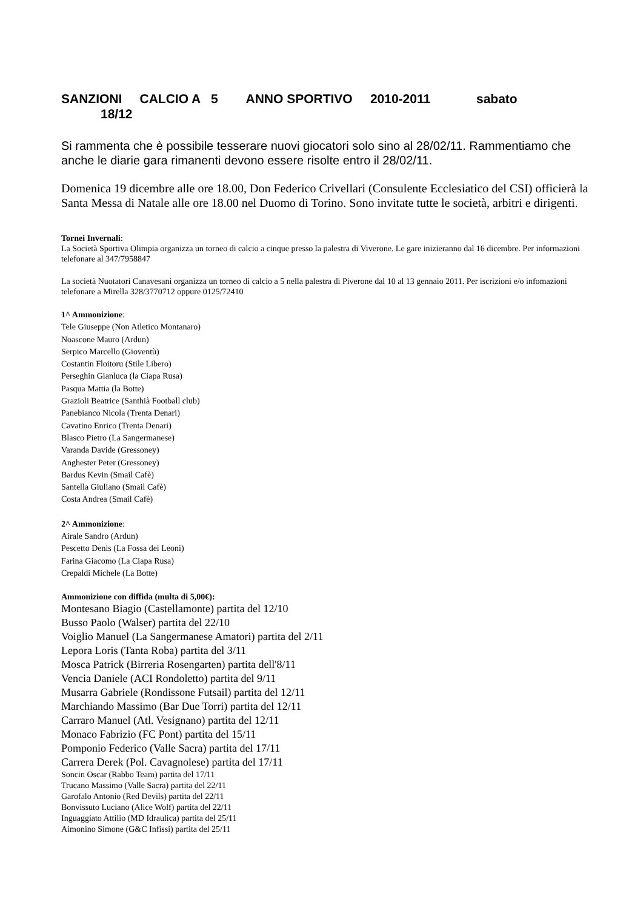SANZIONI CALCIO A 5 ANNO SPORTIVO 2010-2011 sabato
18/12
Si rammenta che è possibile tesserare nuovi giocatori solo sino al 28/02/11. Rammentiamo che anche le diarie gara rimanenti devono essere risolte entro il 28/02/11.
Domenica 19 dicembre alle ore 18.00, Don Federico Crivellari (Consulente Ecclesiatico del CSI) officierà la Santa Messa di Natale alle ore 18.00 nel Duomo di Torino. Sono invitate tutte le società, arbitri e dirigenti.
Tornei Invernali:
La Società Sportiva Olimpia organizza un torneo di calcio a cinque presso la palestra di Viverone. Le gare inizieranno dal 16 dicembre. Per informazioni telefonare al 347/7958847
La società Nuotatori Canavesani organizza un torneo di calcio a 5 nella palestra di Piverone dal 10 al 13 gennaio 2011. Per iscrizioni e/o infomazioni telefonare a Mirella 328/3770712 oppure 0125/72410
1^ Ammonizione:
Tele Giuseppe (Non Atletico Montanaro)
Noascone Mauro (Ardun)
Serpico Marcello (Gioventù)
Costantin Floitoru (Stile Libero)
Perseghin Gianluca (la Ciapa Rusa)
Pasqua Mattia (la Botte)
Grazioli Beatrice (Santhià Football club)
Panebianco Nicola (Trenta Denari)
Cavatino Enrico (Trenta Denari)
Blasco Pietro (La Sangermanese)
Varanda Davide (Gressoney)
Anghester Peter (Gressoney)
Bardus Kevin (Smail Cafè)
Santella Giuliano (Smail Cafè)
Costa Andrea (Smail Cafè)
2^ Ammonizione:
Airale Sandro (Ardun)
Pescetto Denis (La Fossa dei Leoni)
Farina Giacomo (La Ciapa Rusa)
Crepaldi Michele (La Botte)
Ammonizione con diffida (multa di 5,00€):
Montesano Biagio (Castellamonte) partita del 12/10
Busso Paolo (Walser) partita del 22/10
Voiglio Manuel (La Sangermanese Amatori) partita del 2/11
Lepora Loris (Tanta Roba) partita del 3/11
Mosca Patrick (Birreria Rosengarten) partita dell'8/11
Vencia Daniele (ACI Rondoletto) partita del 9/11
Musarra Gabriele (Rondissone Futsail) partita del 12/11
Marchiando Massimo (Bar Due Torri) partita del 12/11
Carraro Manuel (Atl. Vesignano) partita del 12/11
Monaco Fabrizio (FC Pont) partita del 15/11
Pomponio Federico (Valle Sacra) partita del 17/11
Carrera Derek (Pol. Cavagnolese) partita del 17/11
Soncin Oscar (Rabbo Team) partita del 17/11
Trucano Massimo (Valle Sacra) partita del 22/11
Garofalo Antonio (Red Devils) partita del 22/11
Bonvissuto Luciano (Alice Wolf) partita del 22/11
Inguaggiato Attilio (MD Idraulica) partita del 25/11
Aimonino Simone (G&C Infissi) partita del 25/11